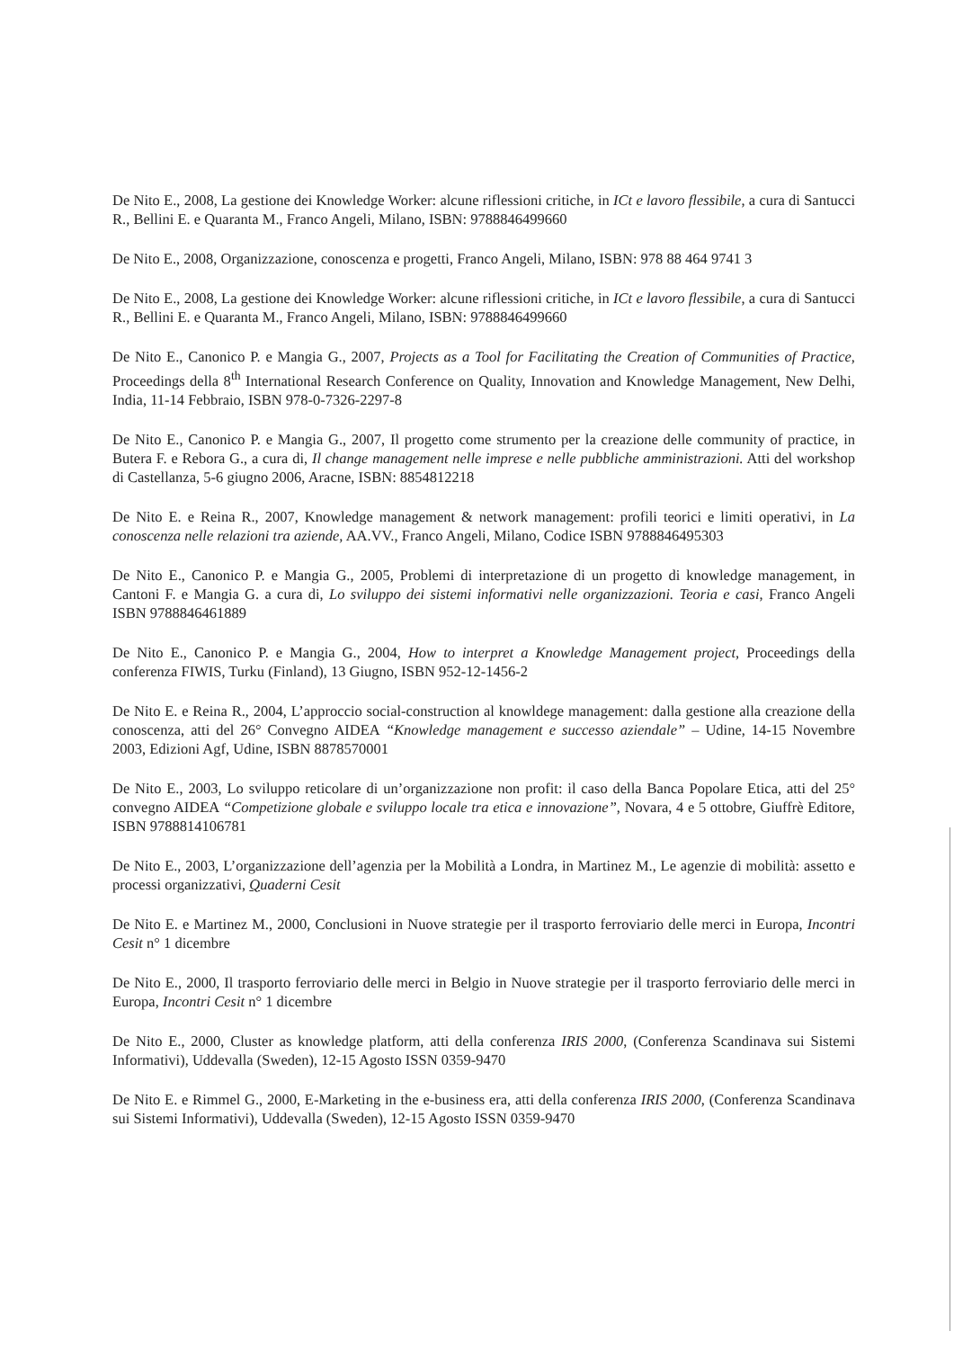De Nito E., 2008, La gestione dei Knowledge Worker: alcune riflessioni critiche, in ICt e lavoro flessibile, a cura di Santucci R., Bellini E. e Quaranta M., Franco Angeli, Milano, ISBN: 9788846499660
De Nito E., 2008, Organizzazione, conoscenza e progetti, Franco Angeli, Milano, ISBN: 978 88 464 9741 3
De Nito E., 2008, La gestione dei Knowledge Worker: alcune riflessioni critiche, in ICt e lavoro flessibile, a cura di Santucci R., Bellini E. e Quaranta M., Franco Angeli, Milano, ISBN: 9788846499660
De Nito E., Canonico P. e Mangia G., 2007, Projects as a Tool for Facilitating the Creation of Communities of Practice, Proceedings della 8<sup>th</sup> International Research Conference on Quality, Innovation and Knowledge Management, New Delhi, India, 11-14 Febbraio, ISBN 978-0-7326-2297-8
De Nito E., Canonico P. e Mangia G., 2007, Il progetto come strumento per la creazione delle community of practice, in Butera F. e Rebora G., a cura di, Il change management nelle imprese e nelle pubbliche amministrazioni. Atti del workshop di Castellanza, 5-6 giugno 2006, Aracne, ISBN: 8854812218
De Nito E. e Reina R., 2007, Knowledge management & network management: profili teorici e limiti operativi, in La conoscenza nelle relazioni tra aziende, AA.VV., Franco Angeli, Milano, Codice ISBN 9788846495303
De Nito E., Canonico P. e Mangia G., 2005, Problemi di interpretazione di un progetto di knowledge management, in Cantoni F. e Mangia G. a cura di, Lo sviluppo dei sistemi informativi nelle organizzazioni. Teoria e casi, Franco Angeli ISBN 9788846461889
De Nito E., Canonico P. e Mangia G., 2004, How to interpret a Knowledge Management project, Proceedings della conferenza FIWIS, Turku (Finland), 13 Giugno, ISBN 952-12-1456-2
De Nito E. e Reina R., 2004, L’approccio social-construction al knowldege management: dalla gestione alla creazione della conoscenza, atti del 26° Convegno AIDEA “Knowledge management e successo aziendale” – Udine, 14-15 Novembre 2003, Edizioni Agf, Udine, ISBN 8878570001
De Nito E., 2003, Lo sviluppo reticolare di un’organizzazione non profit: il caso della Banca Popolare Etica, atti del 25° convegno AIDEA “Competizione globale e sviluppo locale tra etica e innovazione”, Novara, 4 e 5 ottobre, Giuffrè Editore, ISBN 9788814106781
De Nito E., 2003, L’organizzazione dell’agenzia per la Mobilità a Londra, in Martinez M., Le agenzie di mobilità: assetto e processi organizzativi, Quaderni Cesit
De Nito E. e Martinez M., 2000, Conclusioni in Nuove strategie per il trasporto ferroviario delle merci in Europa, Incontri Cesit n° 1 dicembre
De Nito E., 2000, Il trasporto ferroviario delle merci in Belgio in Nuove strategie per il trasporto ferroviario delle merci in Europa, Incontri Cesit n° 1 dicembre
De Nito E., 2000, Cluster as knowledge platform, atti della conferenza IRIS 2000, (Conferenza Scandinava sui Sistemi Informativi), Uddevalla (Sweden), 12-15 Agosto ISSN 0359-9470
De Nito E. e Rimmel G., 2000, E-Marketing in the e-business era, atti della conferenza IRIS 2000, (Conferenza Scandinava sui Sistemi Informativi), Uddevalla (Sweden), 12-15 Agosto ISSN 0359-9470